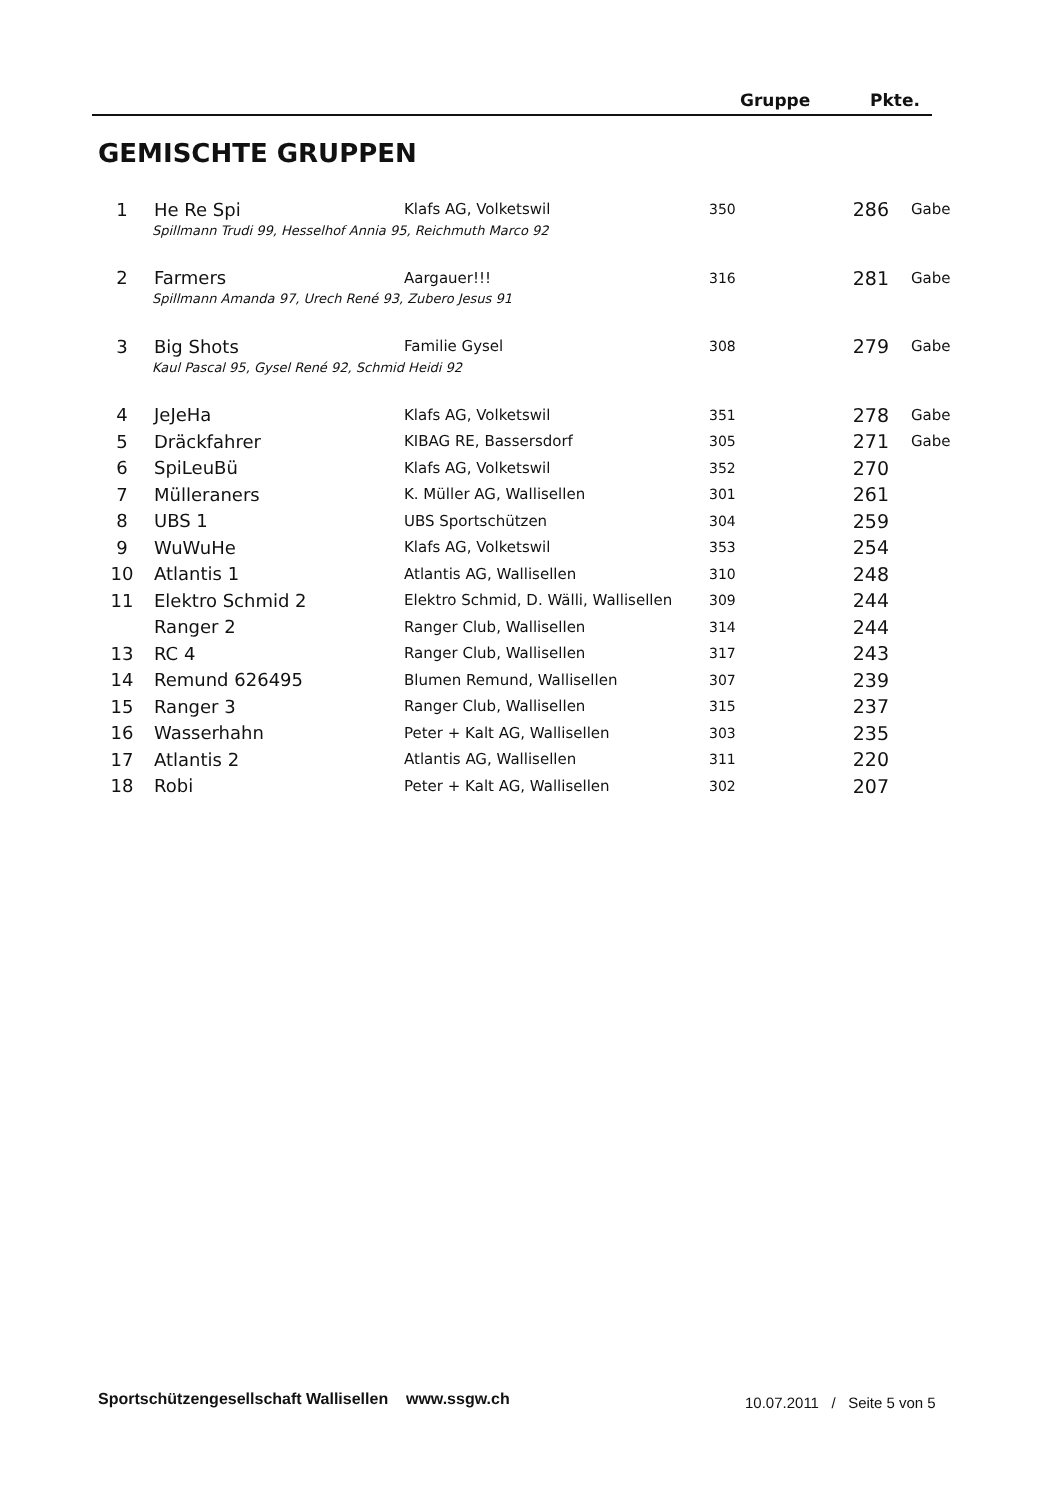Gruppe Pkte.
GEMISCHTE GRUPPEN
| 1 | He Re Spi | Klafs AG, Volketswil | 350 | 286 | Gabe |
| | Spillmann Trudi 99, Hesselhof Annia 95, Reichmuth Marco 92 | | | | |
| 2 | Farmers | Aargauer!!! | 316 | 281 | Gabe |
| | Spillmann Amanda 97, Urech René 93, Zubero Jesus 91 | | | | |
| 3 | Big Shots | Familie Gysel | 308 | 279 | Gabe |
| | Kaul Pascal 95, Gysel René 92, Schmid Heidi 92 | | | | |
| 4 | JeJeHa | Klafs AG, Volketswil | 351 | 278 | Gabe |
| 5 | Dräckfahrer | KIBAG RE, Bassersdorf | 305 | 271 | Gabe |
| 6 | SpiLeuBü | Klafs AG, Volketswil | 352 | 270 | |
| 7 | Mülleraners | K. Müller AG, Wallisellen | 301 | 261 | |
| 8 | UBS 1 | UBS Sportschützen | 304 | 259 | |
| 9 | WuWuHe | Klafs AG, Volketswil | 353 | 254 | |
| 10 | Atlantis 1 | Atlantis AG, Wallisellen | 310 | 248 | |
| 11 | Elektro Schmid 2 | Elektro Schmid, D. Wälli, Wallisellen | 309 | 244 | |
| | Ranger 2 | Ranger Club, Wallisellen | 314 | 244 | |
| 13 | RC 4 | Ranger Club, Wallisellen | 317 | 243 | |
| 14 | Remund 626495 | Blumen Remund, Wallisellen | 307 | 239 | |
| 15 | Ranger 3 | Ranger Club, Wallisellen | 315 | 237 | |
| 16 | Wasserhahn | Peter + Kalt AG, Wallisellen | 303 | 235 | |
| 17 | Atlantis 2 | Atlantis AG, Wallisellen | 311 | 220 | |
| 18 | Robi | Peter + Kalt AG, Wallisellen | 302 | 207 | |
Sportschützengesellschaft Wallisellen www.ssgw.ch
10.07.2011 / Seite 5 von 5